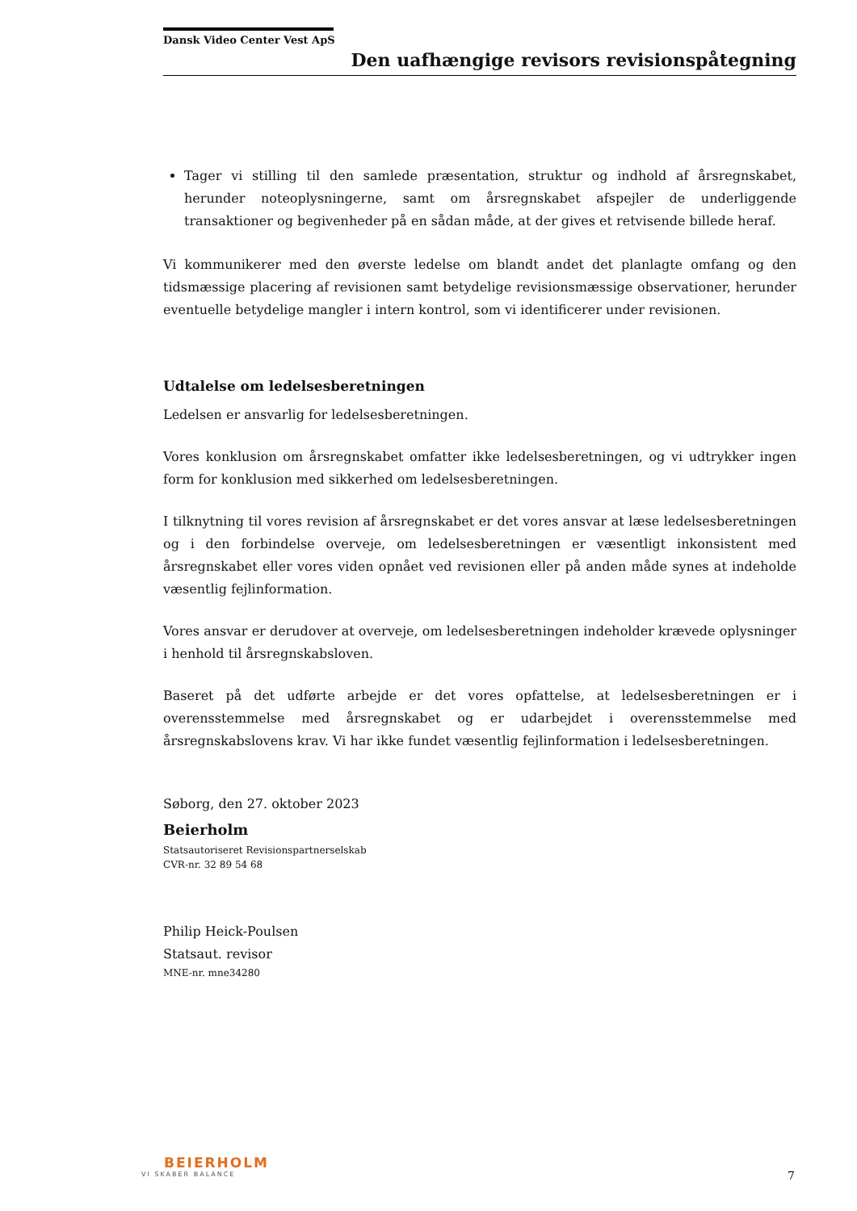Dansk Video Center Vest ApS
Den uafhængige revisors revisionspåtegning
Tager vi stilling til den samlede præsentation, struktur og indhold af årsregnskabet, herunder noteoplysningerne, samt om årsregnskabet afspejler de underliggende transaktioner og begivenheder på en sådan måde, at der gives et retvisende billede heraf.
Vi kommunikerer med den øverste ledelse om blandt andet det planlagte omfang og den tidsmæssige placering af revisionen samt betydelige revisionsmæssige observationer, herunder eventuelle betydelige mangler i intern kontrol, som vi identificerer under revisionen.
Udtalelse om ledelsesberetningen
Ledelsen er ansvarlig for ledelsesberetningen.
Vores konklusion om årsregnskabet omfatter ikke ledelsesberetningen, og vi udtrykker ingen form for konklusion med sikkerhed om ledelsesberetningen.
I tilknytning til vores revision af årsregnskabet er det vores ansvar at læse ledelsesberetningen og i den forbindelse overveje, om ledelsesberetningen er væsentligt inkonsistent med årsregnskabet eller vores viden opnået ved revisionen eller på anden måde synes at indeholde væsentlig fejlinformation.
Vores ansvar er derudover at overveje, om ledelsesberetningen indeholder krævede oplysninger i henhold til årsregnskabsloven.
Baseret på det udførte arbejde er det vores opfattelse, at ledelsesberetningen er i overensstemmelse med årsregnskabet og er udarbejdet i overensstemmelse med årsregnskabslovens krav. Vi har ikke fundet væsentlig fejlinformation i ledelsesberetningen.
Søborg, den 27. oktober 2023
Beierholm
Statsautoriseret Revisionspartnerselskab
CVR-nr. 32 89 54 68
Philip Heick-Poulsen
Statsaut. revisor
MNE-nr. mne34280
BEIERHOLM
VI SKABER BALANCE
7